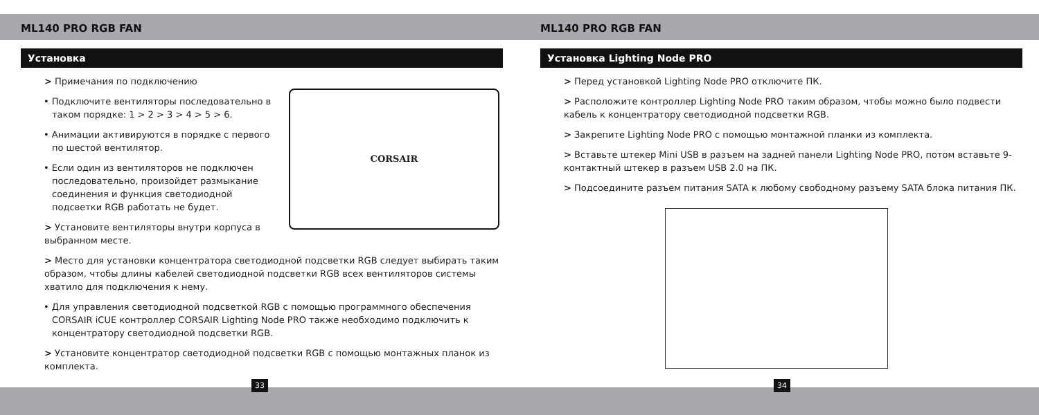ML140 PRO RGB FAN
Установка
CORSAIR
> Примечания по подключению
• Подключите вентиляторы последовательно в таком порядке: 1 > 2 > 3 > 4 > 5 > 6.
• Анимации активируются в порядке с первого по шестой вентилятор.
• Если один из вентиляторов не подключен последовательно, произойдет размыкание соединения и функция светодиодной подсветки RGB работать не будет.
> Установите вентиляторы внутри корпуса в выбранном месте.
> Место для установки концентратора светодиодной подсветки RGB следует выбирать таким образом, чтобы длины кабелей светодиодной подсветки RGB всех вентиляторов системы хватило для подключения к нему.
• Для управления светодиодной подсветкой RGB с помощью программного обеспечения CORSAIR iCUE контроллер CORSAIR Lighting Node PRO также необходимо подключить к концентратору светодиодной подсветки RGB.
> Установите концентратор светодиодной подсветки RGB с помощью монтажных планок из комплекта.
ML140 PRO RGB FAN
Установка Lighting Node PRO
> Перед установкой Lighting Node PRO отключите ПК.
> Расположите контроллер Lighting Node PRO таким образом, чтобы можно было подвести кабель к концентратору светодиодной подсветки RGB.
> Закрепите Lighting Node PRO с помощью монтажной планки из комплекта.
> Вставьте штекер Mini USB в разъем на задней панели Lighting Node PRO, потом вставьте 9-контактный штекер в разъем USB 2.0 на ПК.
> Подсоедините разъем питания SATA к любому свободному разъему SATA блока питания ПК.
33 34